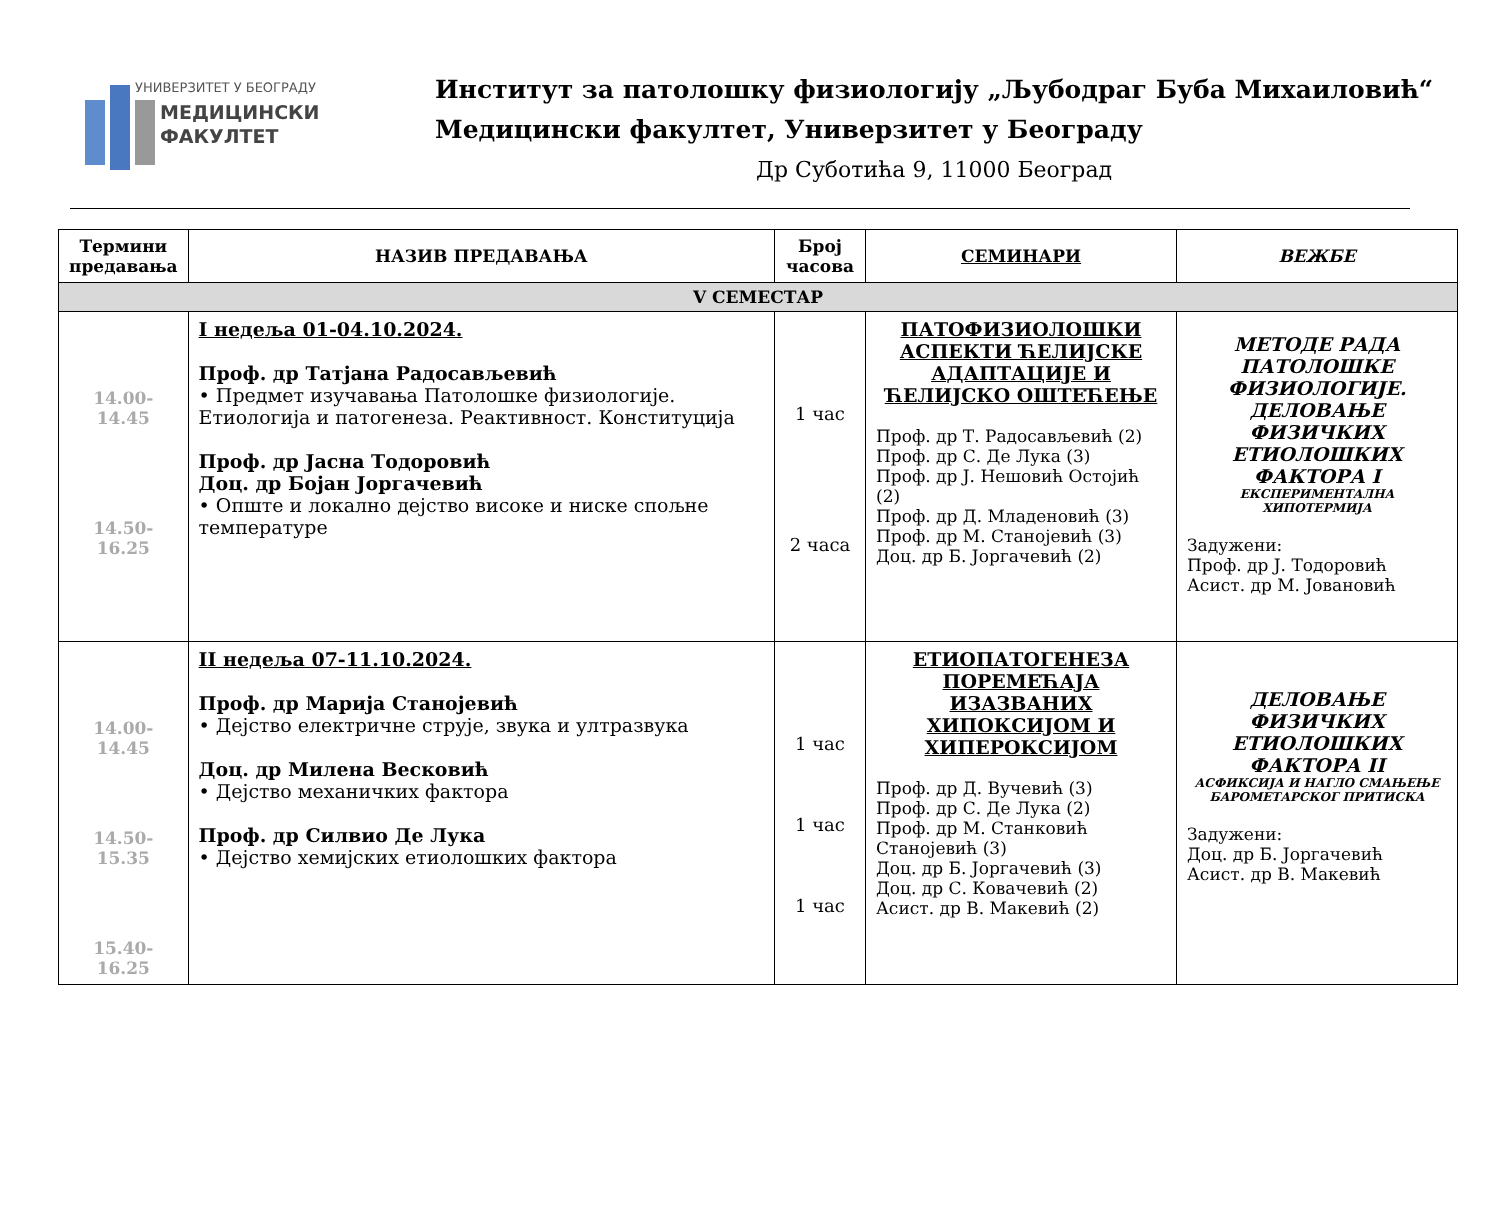УНИВЕРЗИТЕТ У БЕОГРАДУ
МЕДИЦИНСКИ
ФАКУЛТЕТ
Институт за патолошку физиологију „Љубодраг Буба Михаиловић“
Медицински факултет, Универзитет у Београду
Др Суботића 9, 11000 Београд
| Термини предавања | НАЗИВ ПРЕДАВАЊА | Број часова | СЕМИНАРИ | ВЕЖБЕ |
| --- | --- | --- | --- | --- |
| V СЕМЕСТАР | | | | |
| 14.00-14.45 14.50-16.25 | I недеља 01-04.10.2024. Проф. др Татјана Радосављевић • Предмет изучавања Патолошке физиологије. Етиологија и патогенеза. Реактивност. Конституција Проф. др Јасна Тодоровић Доц. др Бојан Јоргачевић • Опште и локално дејство високе и ниске спољне температуре | 1 час 2 часа | ПАТОФИЗИОЛОШКИ АСПЕКТИ ЋЕЛИЈСКЕ АДАПТАЦИЈЕ И ЋЕЛИЈСКО ОШТЕЋЕЊЕ Проф. др Т. Радосављевић (2) Проф. др С. Де Лука (3) Проф. др Ј. Нешовић Остојић (2) Проф. др Д. Младеновић (3) Проф. др М. Станојевић (3) Доц. др Б. Јоргачевић (2) | МЕТОДЕ РАДА ПАТОЛОШКЕ ФИЗИОЛОГИЈЕ. ДЕЛОВАЊЕ ФИЗИЧКИХ ЕТИОЛОШКИХ ФАКТОРА I ЕКСПЕРИМЕНТАЛНА ХИПОТЕРМИЈА Задужени: Проф. др Ј. Тодоровић Асист. др М. Јовановић |
| 14.00-14.45 14.50-15.35 15.40-16.25 | II недеља 07-11.10.2024. Проф. др Марија Станојевић • Дејство електричне струје, звука и ултразвука Доц. др Милена Весковић • Дејство механичких фактора Проф. др Силвио Де Лука • Дејство хемијских етиолошких фактора | 1 час 1 час 1 час | ЕТИОПАТОГЕНЕЗА ПОРЕМЕЋАЈА ИЗАЗВАНИХ ХИПОКСИЈОМ И ХИПЕРОКСИЈОМ Проф. др Д. Вучевић (3) Проф. др С. Де Лука (2) Проф. др М. Станковић Станојевић (3) Доц. др Б. Јоргачевић (3) Доц. др С. Ковачевић (2) Асист. др В. Макевић (2) | ДЕЛОВАЊЕ ФИЗИЧКИХ ЕТИОЛОШКИХ ФАКТОРА II АСФИКСИЈА И НАГЛО СМАЊЕЊЕ БАРОМЕТАРСКОГ ПРИТИСКА Задужени: Доц. др Б. Јоргачевић Асист. др В. Макевић |